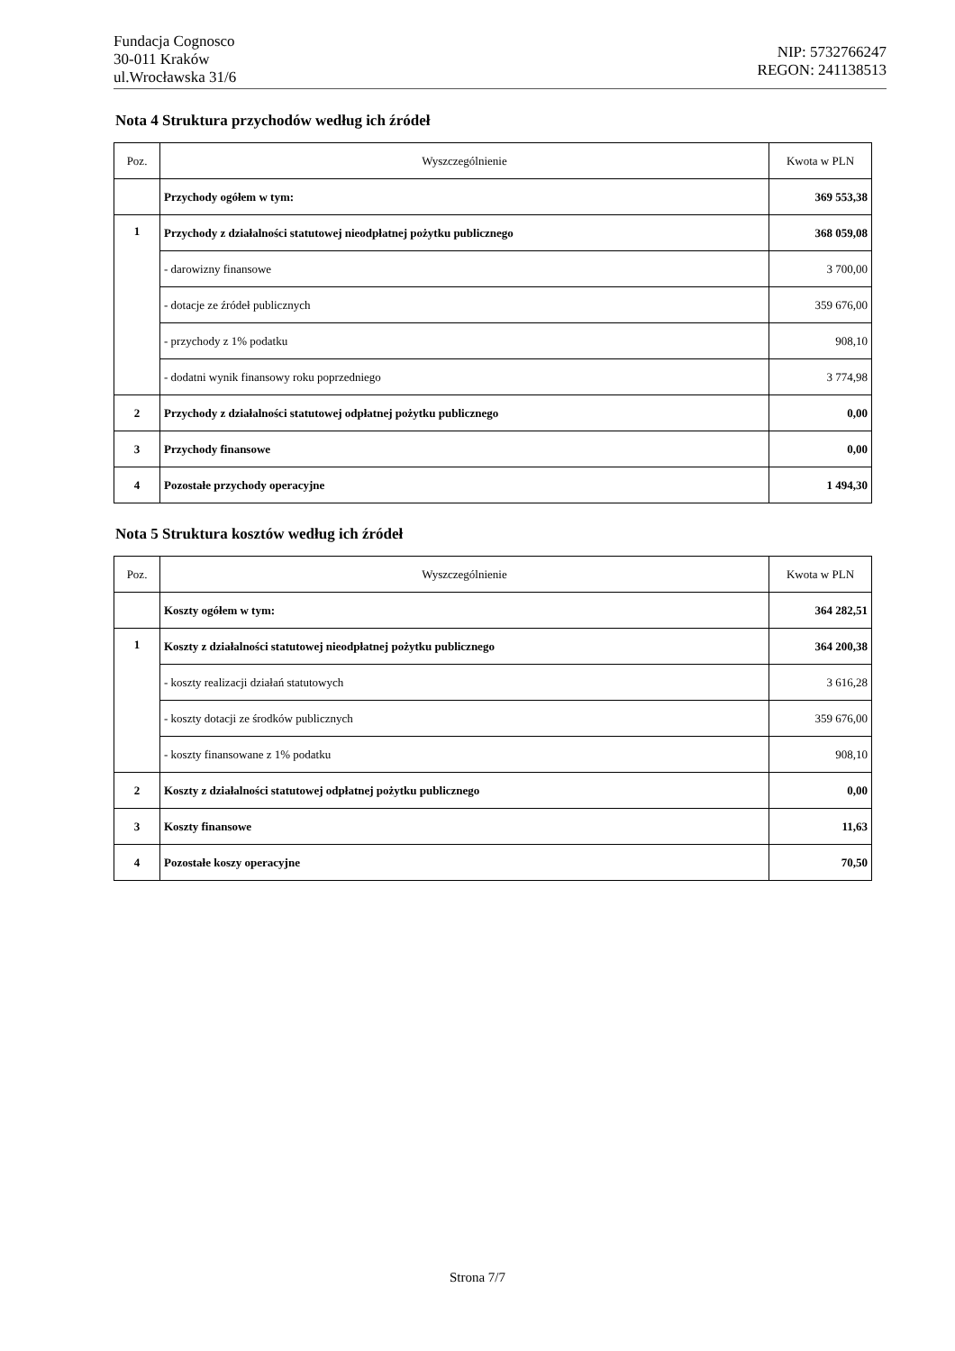Fundacja Cognosco
30-011 Kraków
ul.Wrocławska 31/6
NIP: 5732766247
REGON: 241138513
Nota 4 Struktura przychodów według ich źródeł
| Poz. | Wyszczególnienie | Kwota w PLN |
| --- | --- | --- |
| | Przychody ogółem w tym: | 369 553,38 |
| 1 | Przychody z działalności statutowej nieodpłatnej pożytku publicznego | 368 059,08 |
| | - darowizny finansowe | 3 700,00 |
| | - dotacje ze źródeł publicznych | 359 676,00 |
| | - przychody z 1% podatku | 908,10 |
| | - dodatni wynik finansowy roku poprzedniego | 3 774,98 |
| 2 | Przychody z działalności statutowej odpłatnej pożytku publicznego | 0,00 |
| 3 | Przychody finansowe | 0,00 |
| 4 | Pozostałe przychody operacyjne | 1 494,30 |
Nota 5 Struktura kosztów według ich źródeł
| Poz. | Wyszczególnienie | Kwota w PLN |
| --- | --- | --- |
| | Koszty ogółem w tym: | 364 282,51 |
| 1 | Koszty z działalności statutowej nieodpłatnej pożytku publicznego | 364 200,38 |
| | - koszty realizacji działań statutowych | 3 616,28 |
| | - koszty dotacji ze środków publicznych | 359 676,00 |
| | - koszty finansowane z 1% podatku | 908,10 |
| 2 | Koszty z działalności statutowej odpłatnej pożytku publicznego | 0,00 |
| 3 | Koszty finansowe | 11,63 |
| 4 | Pozostałe koszy operacyjne | 70,50 |
Strona 7/7